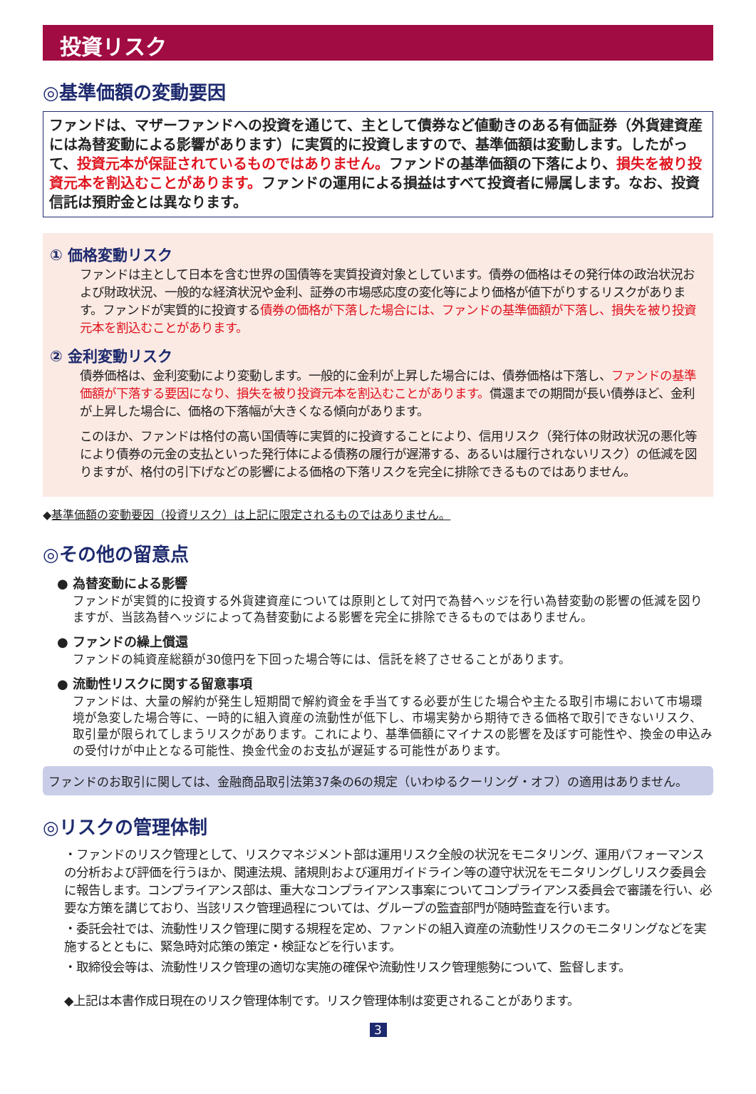投資リスク
◎基準価額の変動要因
ファンドは、マザーファンドへの投資を通じて、主として債券など値動きのある有価証券（外貨建資産には為替変動による影響があります）に実質的に投資しますので、基準価額は変動します。したがって、投資元本が保証されているものではありません。ファンドの基準価額の下落により、損失を被り投資元本を割込むことがあります。ファンドの運用による損益はすべて投資者に帰属します。なお、投資信託は預貯金とは異なります。
① 価格変動リスク
ファンドは主として日本を含む世界の国債等を実質投資対象としています。債券の価格はその発行体の政治状況および財政状況、一般的な経済状況や金利、証券の市場感応度の変化等により価格が値下がりするリスクがあります。ファンドが実質的に投資する債券の価格が下落した場合には、ファンドの基準価額が下落し、損失を被り投資元本を割込むことがあります。
② 金利変動リスク
債券価格は、金利変動により変動します。一般的に金利が上昇した場合には、債券価格は下落し、ファンドの基準価額が下落する要因になり、損失を被り投資元本を割込むことがあります。償還までの期間が長い債券ほど、金利が上昇した場合に、価格の下落幅が大きくなる傾向があります。
このほか、ファンドは格付の高い国債等に実質的に投資することにより、信用リスク（発行体の財政状況の悪化等により債券の元金の支払といった発行体による債務の履行が遅滞する、あるいは履行されないリスク）の低減を図りますが、格付の引下げなどの影響による価格の下落リスクを完全に排除できるものではありません。
◆基準価額の変動要因（投資リスク）は上記に限定されるものではありません。
◎その他の留意点
● 為替変動による影響
ファンドが実質的に投資する外貨建資産については原則として対円で為替ヘッジを行い為替変動の影響の低減を図りますが、当該為替ヘッジによって為替変動による影響を完全に排除できるものではありません。
● ファンドの繰上償還
ファンドの純資産総額が30億円を下回った場合等には、信託を終了させることがあります。
● 流動性リスクに関する留意事項
ファンドは、大量の解約が発生し短期間で解約資金を手当てする必要が生じた場合や主たる取引市場において市場環境が急変した場合等に、一時的に組入資産の流動性が低下し、市場実勢から期待できる価格で取引できないリスク、取引量が限られてしまうリスクがあります。これにより、基準価額にマイナスの影響を及ぼす可能性や、換金の申込みの受付けが中止となる可能性、換金代金のお支払が遅延する可能性があります。
ファンドのお取引に関しては、金融商品取引法第37条の6の規定（いわゆるクーリング・オフ）の適用はありません。
◎リスクの管理体制
・ファンドのリスク管理として、リスクマネジメント部は運用リスク全般の状況をモニタリング、運用パフォーマンスの分析および評価を行うほか、関連法規、諸規則および運用ガイドライン等の遵守状況をモニタリングしリスク委員会に報告します。コンプライアンス部は、重大なコンプライアンス事案についてコンプライアンス委員会で審議を行い、必要な方策を講じており、当該リスク管理過程については、グループの監査部門が随時監査を行います。
・委託会社では、流動性リスク管理に関する規程を定め、ファンドの組入資産の流動性リスクのモニタリングなどを実施するとともに、緊急時対応策の策定・検証などを行います。
・取締役会等は、流動性リスク管理の適切な実施の確保や流動性リスク管理態勢について、監督します。
◆上記は本書作成日現在のリスク管理体制です。リスク管理体制は変更されることがあります。
3